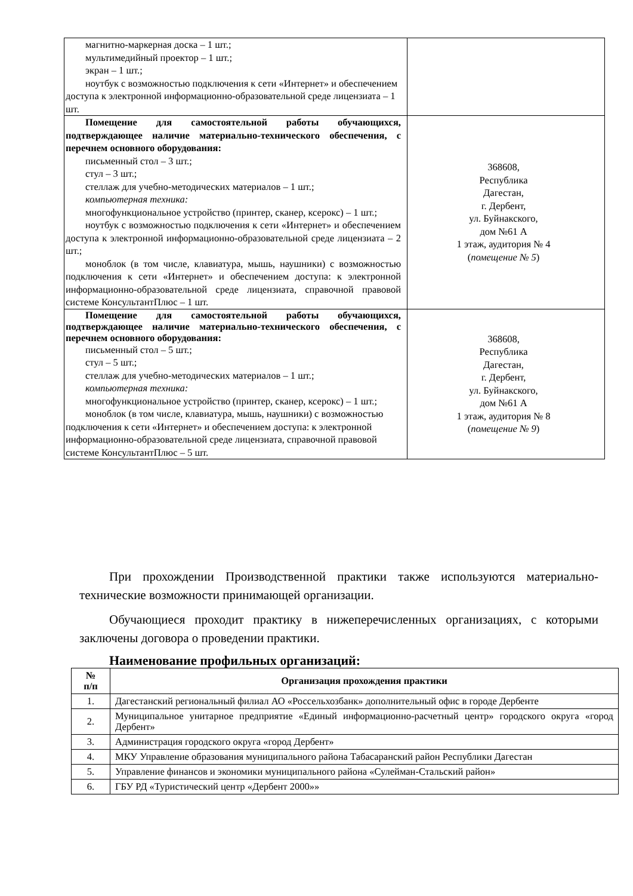| магнитно-маркерная доска – 1 шт.; мультимедийный проектор – 1 шт.; экран – 1 шт.; ноутбук с возможностью подключения к сети «Интернет» и обеспечением доступа к электронной информационно-образовательной среде лицензиата – 1 шт. | |
| Помещение для самостоятельной работы обучающихся, подтверждающее наличие материально-технического обеспечения, с перечнем основного оборудования: письменный стол – 3 шт.; стул – 3 шт.; стеллаж для учебно-методических материалов – 1 шт.; компьютерная техника: многофункциональное устройство (принтер, сканер, ксерокс) – 1 шт.; ноутбук с возможностью подключения к сети «Интернет» и обеспечением доступа к электронной информационно-образовательной среде лицензиата – 2 шт.; моноблок (в том числе, клавиатура, мышь, наушники) с возможностью подключения к сети «Интернет» и обеспечением доступа: к электронной информационно-образовательной среде лицензиата, справочной правовой системе КонсультантПлюс – 1 шт. | 368608, Республика Дагестан, г. Дербент, ул. Буйнакского, дом №61 А 1 этаж, аудитория № 4 ( помещение № 5 ) |
| Помещение для самостоятельной работы обучающихся, подтверждающее наличие материально-технического обеспечения, с перечнем основного оборудования: письменный стол – 5 шт.; стул – 5 шт.; стеллаж для учебно-методических материалов – 1 шт.; компьютерная техника: многофункциональное устройство (принтер, сканер, ксерокс) – 1 шт.; моноблок (в том числе, клавиатура, мышь, наушники) с возможностью подключения к сети «Интернет» и обеспечением доступа: к электронной информационно-образовательной среде лицензиата, справочной правовой системе КонсультантПлюс – 5 шт. | 368608, Республика Дагестан, г. Дербент, ул. Буйнакского, дом №61 А 1 этаж, аудитория № 8 ( помещение № 9 ) |
При прохождении Производственной практики также используются материально-технические возможности принимающей организации.
Обучающиеся проходит практику в нижеперечисленных организациях, с которыми заключены договора о проведении практики.
Наименование профильных организаций:
| № п/п | Организация прохождения практики |
| --- | --- |
| 1. | Дагестанский региональный филиал АО «Россельхозбанк» дополнительный офис в городе Дербенте |
| 2. | Муниципальное унитарное предприятие «Единый информационно-расчетный центр» городского округа «город Дербент» |
| 3. | Администрация городского округа «город Дербент» |
| 4. | МКУ Управление образования муниципального района Табасаранский район Республики Дагестан |
| 5. | Управление финансов и экономики муниципального района «Сулейман-Стальский район» |
| 6. | ГБУ РД «Туристический центр «Дербент 2000»» |